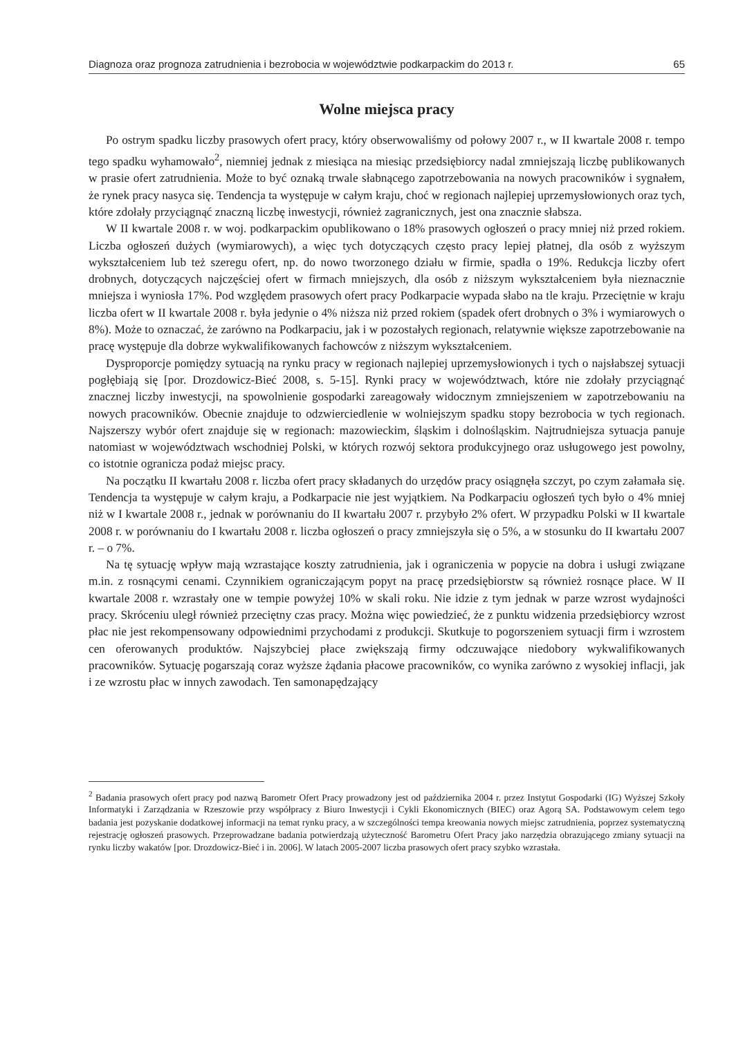Diagnoza oraz prognoza zatrudnienia i bezrobocia w województwie podkarpackim do 2013 r. 65
Wolne miejsca pracy
Po ostrym spadku liczby prasowych ofert pracy, który obserwowaliśmy od połowy 2007 r., w II kwartale 2008 r. tempo tego spadku wyhamowało<sup>2</sup>, niemniej jednak z miesiąca na miesiąc przedsiębiorcy nadal zmniejszają liczbę publikowanych w prasie ofert zatrudnienia. Może to być oznaką trwale słabnącego zapotrzebowania na nowych pracowników i sygnałem, że rynek pracy nasyca się. Tendencja ta występuje w całym kraju, choć w regionach najlepiej uprzemysłowionych oraz tych, które zdołały przyciągnąć znaczną liczbę inwestycji, również zagranicznych, jest ona znacznie słabsza.
W II kwartale 2008 r. w woj. podkarpackim opublikowano o 18% prasowych ogłoszeń o pracy mniej niż przed rokiem. Liczba ogłoszeń dużych (wymiarowych), a więc tych dotyczących często pracy lepiej płatnej, dla osób z wyższym wykształceniem lub też szeregu ofert, np. do nowo tworzonego działu w firmie, spadła o 19%. Redukcja liczby ofert drobnych, dotyczących najczęściej ofert w firmach mniejszych, dla osób z niższym wykształceniem była nieznacznie mniejsza i wyniosła 17%. Pod względem prasowych ofert pracy Podkarpacie wypada słabo na tle kraju. Przeciętnie w kraju liczba ofert w II kwartale 2008 r. była jedynie o 4% niższa niż przed rokiem (spadek ofert drobnych o 3% i wymiarowych o 8%). Może to oznaczać, że zarówno na Podkarpaciu, jak i w pozostałych regionach, relatywnie większe zapotrzebowanie na pracę występuje dla dobrze wykwalifikowanych fachowców z niższym wykształceniem.
Dysproporcje pomiędzy sytuacją na rynku pracy w regionach najlepiej uprzemysłowionych i tych o najsłabszej sytuacji pogłębiają się [por. Drozdowicz-Bieć 2008, s. 5-15]. Rynki pracy w województwach, które nie zdołały przyciągnąć znacznej liczby inwestycji, na spowolnienie gospodarki zareagowały widocznym zmniejszeniem w zapotrzebowaniu na nowych pracowników. Obecnie znajduje to odzwierciedlenie w wolniejszym spadku stopy bezrobocia w tych regionach. Najszerszy wybór ofert znajduje się w regionach: mazowieckim, śląskim i dolnośląskim. Najtrudniejsza sytuacja panuje natomiast w województwach wschodniej Polski, w których rozwój sektora produkcyjnego oraz usługowego jest powolny, co istotnie ogranicza podaż miejsc pracy.
Na początku II kwartału 2008 r. liczba ofert pracy składanych do urzędów pracy osiągnęła szczyt, po czym załamała się. Tendencja ta występuje w całym kraju, a Podkarpacie nie jest wyjątkiem. Na Podkarpaciu ogłoszeń tych było o 4% mniej niż w I kwartale 2008 r., jednak w porównaniu do II kwartału 2007 r. przybyło 2% ofert. W przypadku Polski w II kwartale 2008 r. w porównaniu do I kwartału 2008 r. liczba ogłoszeń o pracy zmniejszyła się o 5%, a w stosunku do II kwartału 2007 r. – o 7%.
Na tę sytuację wpływ mają wzrastające koszty zatrudnienia, jak i ograniczenia w popycie na dobra i usługi związane m.in. z rosnącymi cenami. Czynnikiem ograniczającym popyt na pracę przedsiębiorstw są również rosnące płace. W II kwartale 2008 r. wzrastały one w tempie powyżej 10% w skali roku. Nie idzie z tym jednak w parze wzrost wydajności pracy. Skróceniu uległ również przeciętny czas pracy. Można więc powiedzieć, że z punktu widzenia przedsiębiorcy wzrost płac nie jest rekompensowany odpowiednimi przychodami z produkcji. Skutkuje to pogorszeniem sytuacji firm i wzrostem cen oferowanych produktów. Najszybciej płace zwiększają firmy odczuwające niedobory wykwalifikowanych pracowników. Sytuację pogarszają coraz wyższe żądania płacowe pracowników, co wynika zarówno z wysokiej inflacji, jak i ze wzrostu płac w innych zawodach. Ten samonapędzający
<sup>2</sup> Badania prasowych ofert pracy pod nazwą Barometr Ofert Pracy prowadzony jest od października 2004 r. przez Instytut Gospodarki (IG) Wyższej Szkoły Informatyki i Zarządzania w Rzeszowie przy współpracy z Biuro Inwestycji i Cykli Ekonomicznych (BIEC) oraz Agorą SA. Podstawowym celem tego badania jest pozyskanie dodatkowej informacji na temat rynku pracy, a w szczególności tempa kreowania nowych miejsc zatrudnienia, poprzez systematyczną rejestrację ogłoszeń prasowych. Przeprowadzane badania potwierdzają użyteczność Barometru Ofert Pracy jako narzędzia obrazującego zmiany sytuacji na rynku liczby wakatów [por. Drozdowicz-Bieć i in. 2006]. W latach 2005-2007 liczba prasowych ofert pracy szybko wzrastała.